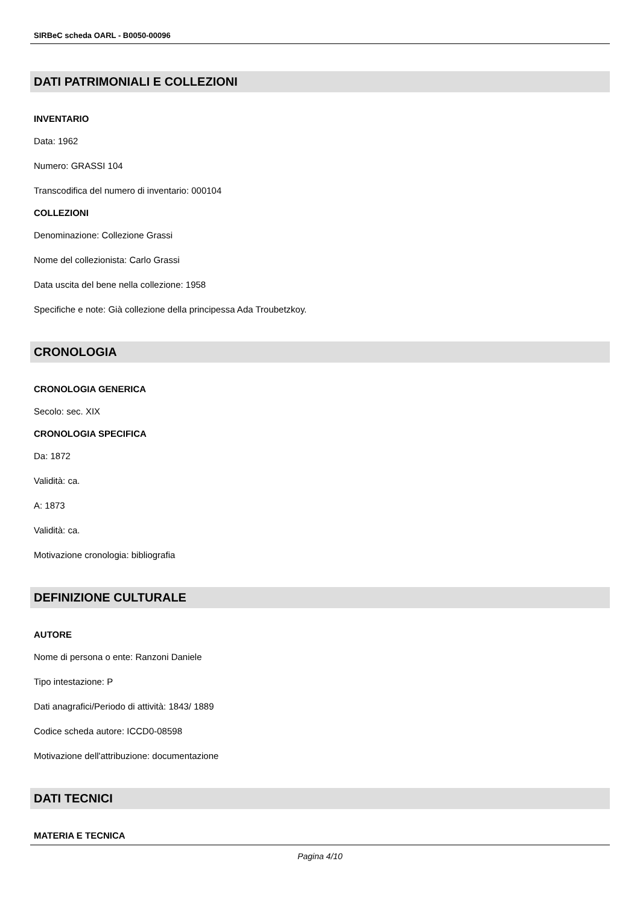SIRBeC scheda OARL - B0050-00096
DATI PATRIMONIALI E COLLEZIONI
INVENTARIO
Data: 1962
Numero: GRASSI 104
Transcodifica del numero di inventario: 000104
COLLEZIONI
Denominazione: Collezione Grassi
Nome del collezionista: Carlo Grassi
Data uscita del bene nella collezione: 1958
Specifiche e note: Già collezione della principessa Ada Troubetzkoy.
CRONOLOGIA
CRONOLOGIA GENERICA
Secolo: sec. XIX
CRONOLOGIA SPECIFICA
Da: 1872
Validità: ca.
A: 1873
Validità: ca.
Motivazione cronologia: bibliografia
DEFINIZIONE CULTURALE
AUTORE
Nome di persona o ente: Ranzoni Daniele
Tipo intestazione: P
Dati anagrafici/Periodo di attività: 1843/ 1889
Codice scheda autore: ICCD0-08598
Motivazione dell'attribuzione: documentazione
DATI TECNICI
MATERIA E TECNICA
Pagina 4/10